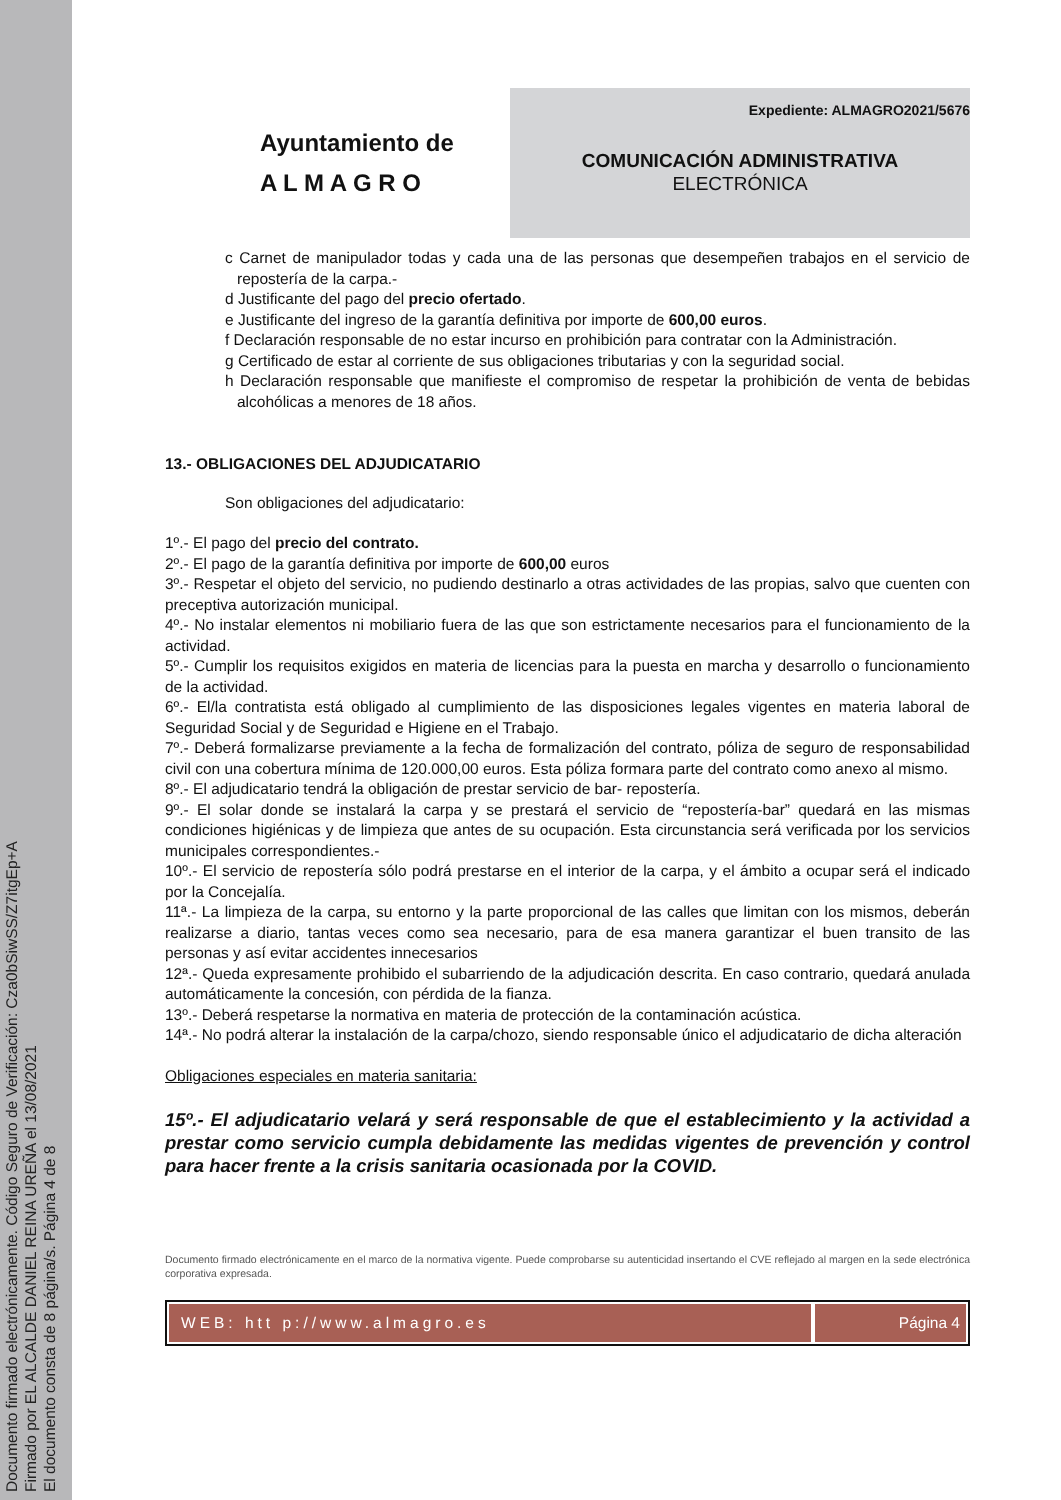Documento firmado electrónicamente. Código Seguro de Verificación: Cza0bSiwSS/Z7itgEp+A
Firmado por EL ALCALDE DANIEL REINA UREÑA el 13/08/2021
El documento consta de 8 página/s. Página 4 de 8
Ayuntamiento de
A L M A G R O
Expediente: ALMAGRO2021/5676
COMUNICACIÓN ADMINISTRATIVA
ELECTRÓNICA
c Carnet de manipulador todas y cada una de las personas que desempeñen trabajos en el servicio de repostería de la carpa.-
d Justificante del pago del precio ofertado.
e Justificante del ingreso de la garantía definitiva por importe de 600,00 euros.
f Declaración responsable de no estar incurso en prohibición para contratar con la Administración.
g Certificado de estar al corriente de sus obligaciones tributarias y con la seguridad social.
h Declaración responsable que manifieste el compromiso de respetar la prohibición de venta de bebidas alcohólicas a menores de 18 años.
13.- OBLIGACIONES DEL ADJUDICATARIO
Son obligaciones del adjudicatario:
1º.- El pago del precio del contrato.
2º.- El pago de la garantía definitiva por importe de 600,00 euros
3º.- Respetar el objeto del servicio, no pudiendo destinarlo a otras actividades de las propias, salvo que cuenten con preceptiva autorización municipal.
4º.- No instalar elementos ni mobiliario fuera de las que son estrictamente necesarios para el funcionamiento de la actividad.
5º.- Cumplir los requisitos exigidos en materia de licencias para la puesta en marcha y desarrollo o funcionamiento de la actividad.
6º.- El/la contratista está obligado al cumplimiento de las disposiciones legales vigentes en materia laboral de Seguridad Social y de Seguridad e Higiene en el Trabajo.
7º.- Deberá formalizarse previamente a la fecha de formalización del contrato, póliza de seguro de responsabilidad civil con una cobertura mínima de 120.000,00 euros. Esta póliza formara parte del contrato como anexo al mismo.
8º.- El adjudicatario tendrá la obligación de prestar servicio de bar- repostería.
9º.- El solar donde se instalará la carpa y se prestará el servicio de “repostería-bar” quedará en las mismas condiciones higiénicas y de limpieza que antes de su ocupación. Esta circunstancia será verificada por los servicios municipales correspondientes.-
10º.- El servicio de repostería sólo podrá prestarse en el interior de la carpa, y el ámbito a ocupar será el indicado por la Concejalía.
11ª.- La limpieza de la carpa, su entorno y la parte proporcional de las calles que limitan con los mismos, deberán realizarse a diario, tantas veces como sea necesario, para de esa manera garantizar el buen transito de las personas y así evitar accidentes innecesarios
12ª.- Queda expresamente prohibido el subarriendo de la adjudicación descrita. En caso contrario, quedará anulada automáticamente la concesión, con pérdida de la fianza.
13º.- Deberá respetarse la normativa en materia de protección de la contaminación acústica.
14ª.- No podrá alterar la instalación de la carpa/chozo, siendo responsable único el adjudicatario de dicha alteración
Obligaciones especiales en materia sanitaria:
15º.- El adjudicatario velará y será responsable de que el establecimiento y la actividad a prestar como servicio cumpla debidamente las medidas vigentes de prevención y control para hacer frente a la crisis sanitaria ocasionada por la COVID.
Documento firmado electrónicamente en el marco de la normativa vigente. Puede comprobarse su autenticidad insertando el CVE reflejado al margen en la sede electrónica corporativa expresada.
WEB: htt p://www.almagro.es Página 4